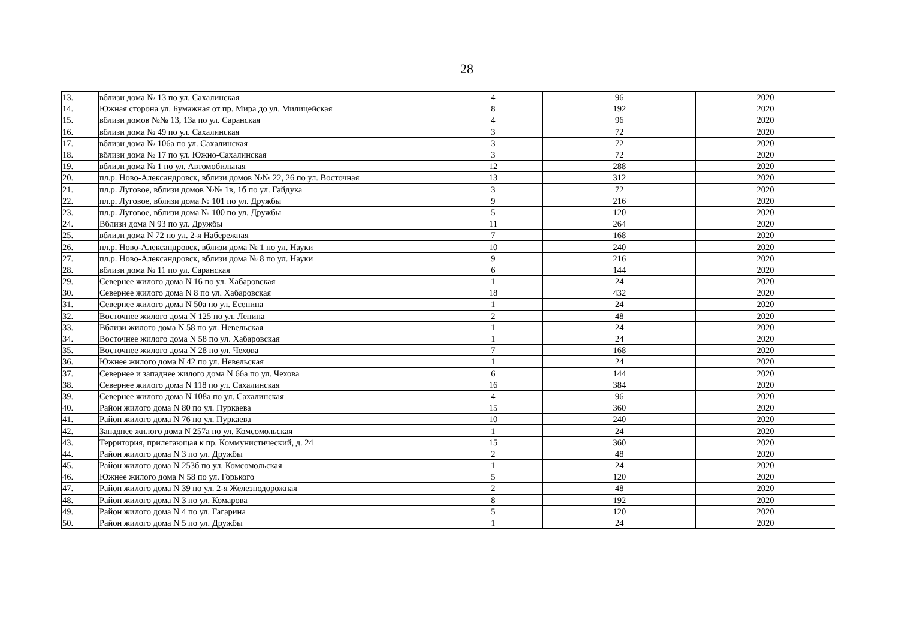28
| 13. | вблизи дома № 13 по ул. Сахалинская | 4 | 96 | 2020 |
| 14. | Южная сторона ул. Бумажная от пр. Мира до ул. Милицейская | 8 | 192 | 2020 |
| 15. | вблизи домов №№ 13, 13а по ул. Саранская | 4 | 96 | 2020 |
| 16. | вблизи дома № 49 по ул. Сахалинская | 3 | 72 | 2020 |
| 17. | вблизи дома № 106а по ул. Сахалинская | 3 | 72 | 2020 |
| 18. | вблизи дома № 17 по ул. Южно-Сахалинская | 3 | 72 | 2020 |
| 19. | вблизи дома № 1 по ул. Автомобильная | 12 | 288 | 2020 |
| 20. | пл.р. Ново-Александровск, вблизи домов №№ 22, 26 по ул. Восточная | 13 | 312 | 2020 |
| 21. | пл.р. Луговое, вблизи домов №№ 1в, 1б по ул. Гайдука | 3 | 72 | 2020 |
| 22. | пл.р. Луговое, вблизи дома № 101 по ул. Дружбы | 9 | 216 | 2020 |
| 23. | пл.р. Луговое, вблизи дома № 100 по ул. Дружбы | 5 | 120 | 2020 |
| 24. | Вблизи дома N 93 по ул. Дружбы | 11 | 264 | 2020 |
| 25. | вблизи дома N 72 по ул. 2-я Набережная | 7 | 168 | 2020 |
| 26. | пл.р. Ново-Александровск, вблизи дома № 1 по ул. Науки | 10 | 240 | 2020 |
| 27. | пл.р. Ново-Александровск, вблизи дома № 8 по ул. Науки | 9 | 216 | 2020 |
| 28. | вблизи дома № 11 по ул. Саранская | 6 | 144 | 2020 |
| 29. | Севернее жилого дома N 16 по ул. Хабаровская | 1 | 24 | 2020 |
| 30. | Севернее жилого дома N 8 по ул. Хабаровская | 18 | 432 | 2020 |
| 31. | Севернее жилого дома N 50а по ул. Есенина | 1 | 24 | 2020 |
| 32. | Восточнее жилого дома N 125 по ул. Ленина | 2 | 48 | 2020 |
| 33. | Вблизи жилого дома N 58 по ул. Невельская | 1 | 24 | 2020 |
| 34. | Восточнее жилого дома N 58 по ул. Хабаровская | 1 | 24 | 2020 |
| 35. | Восточнее жилого дома N 28 по ул. Чехова | 7 | 168 | 2020 |
| 36. | Южнее жилого дома N 42 по ул. Невельская | 1 | 24 | 2020 |
| 37. | Севернее и западнее жилого дома N 66а по ул. Чехова | 6 | 144 | 2020 |
| 38. | Севернее жилого дома N 118 по ул. Сахалинская | 16 | 384 | 2020 |
| 39. | Севернее жилого дома N 108а по ул. Сахалинская | 4 | 96 | 2020 |
| 40. | Район жилого дома N 80 по ул. Пуркаева | 15 | 360 | 2020 |
| 41. | Район жилого дома N 76 по ул. Пуркаева | 10 | 240 | 2020 |
| 42. | Западнее жилого дома N 257а по ул. Комсомольская | 1 | 24 | 2020 |
| 43. | Территория, прилегающая к пр. Коммунистический, д. 24 | 15 | 360 | 2020 |
| 44. | Район жилого дома N 3 по ул. Дружбы | 2 | 48 | 2020 |
| 45. | Район жилого дома N 253б по ул. Комсомольская | 1 | 24 | 2020 |
| 46. | Южнее жилого дома N 58 по ул. Горького | 5 | 120 | 2020 |
| 47. | Район жилого дома N 39 по ул. 2-я Железнодорожная | 2 | 48 | 2020 |
| 48. | Район жилого дома N 3 по ул. Комарова | 8 | 192 | 2020 |
| 49. | Район жилого дома N 4 по ул. Гагарина | 5 | 120 | 2020 |
| 50. | Район жилого дома N 5 по ул. Дружбы | 1 | 24 | 2020 |